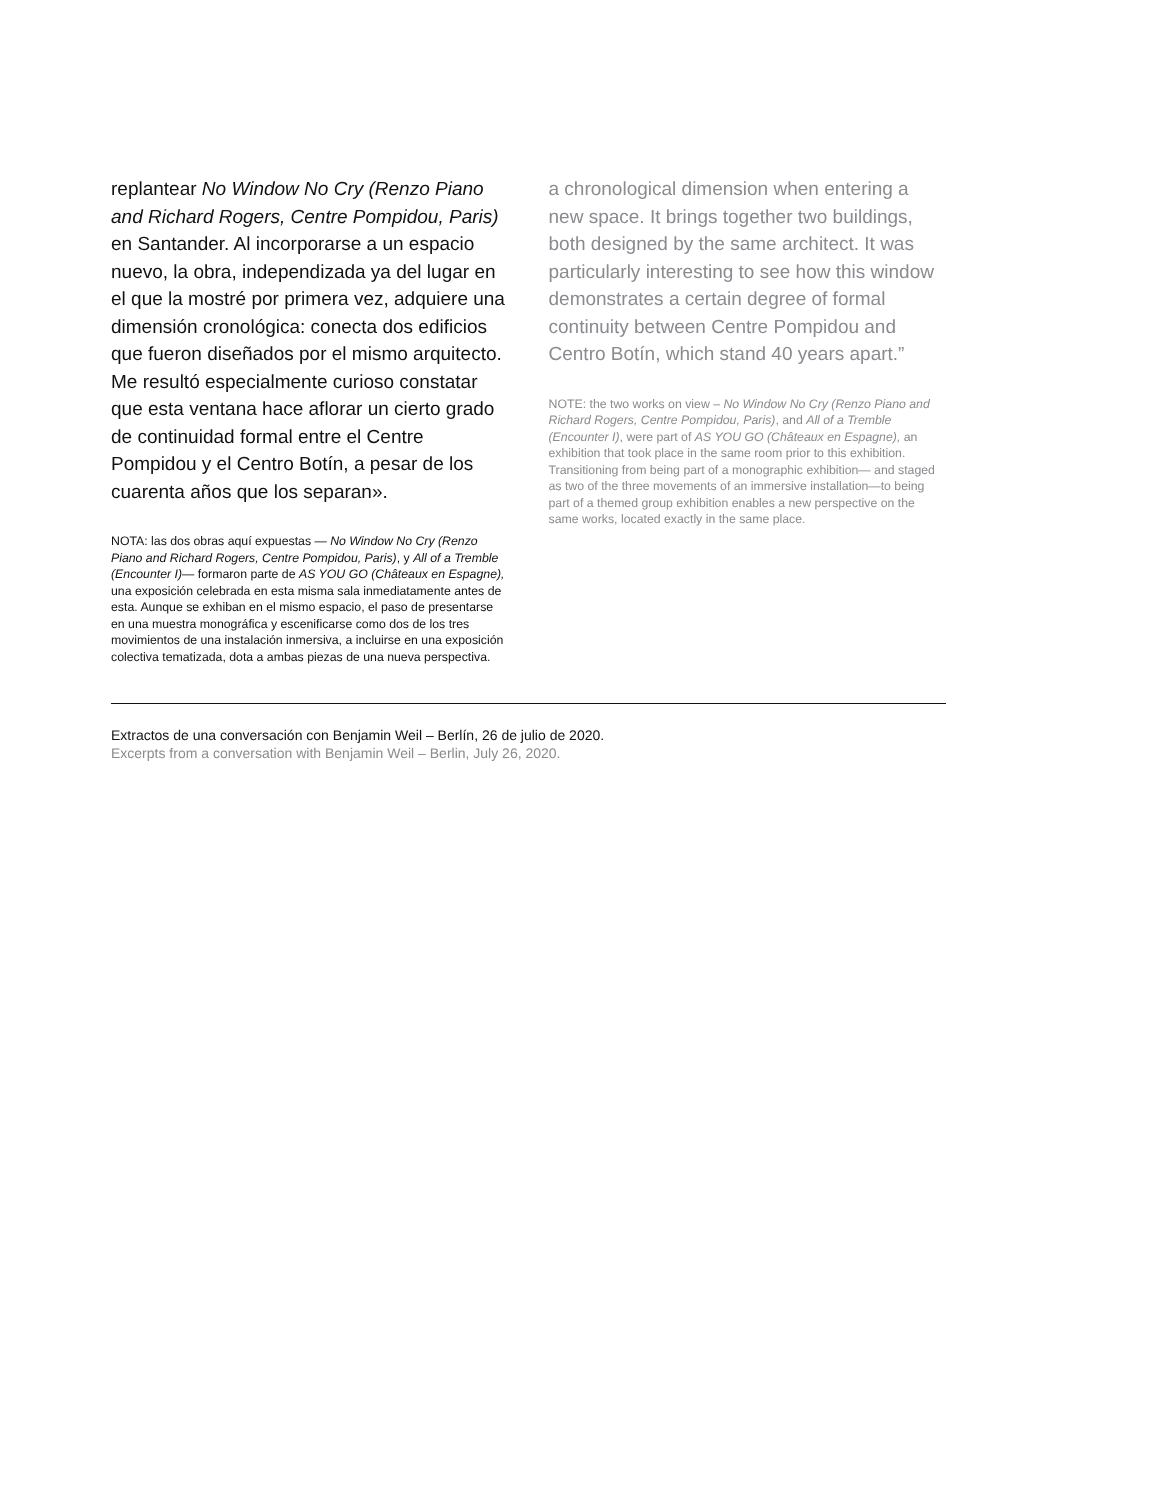replantear No Window No Cry (Renzo Piano and Richard Rogers, Centre Pompidou, Paris) en Santander. Al incorporarse a un espacio nuevo, la obra, independizada ya del lugar en el que la mostré por primera vez, adquiere una dimensión cronológica: conecta dos edificios que fueron diseñados por el mismo arquitecto. Me resultó especialmente curioso constatar que esta ventana hace aflorar un cierto grado de continuidad formal entre el Centre Pompidou y el Centro Botín, a pesar de los cuarenta años que los separan».
NOTA: las dos obras aquí expuestas — No Window No Cry (Renzo Piano and Richard Rogers, Centre Pompidou, Paris), y All of a Tremble (Encounter I)— formaron parte de AS YOU GO (Châteaux en Espagne), una exposición celebrada en esta misma sala inmediatamente antes de esta. Aunque se exhiban en el mismo espacio, el paso de presentarse en una muestra monográfica y escenificarse como dos de los tres movimientos de una instalación inmersiva, a incluirse en una exposición colectiva tematizada, dota a ambas piezas de una nueva perspectiva.
a chronological dimension when entering a new space. It brings together two buildings, both designed by the same architect. It was particularly interesting to see how this window demonstrates a certain degree of formal continuity between Centre Pompidou and Centro Botín, which stand 40 years apart.”
NOTE: the two works on view – No Window No Cry (Renzo Piano and Richard Rogers, Centre Pompidou, Paris), and All of a Tremble (Encounter I), were part of AS YOU GO (Châteaux en Espagne), an exhibition that took place in the same room prior to this exhibition. Transitioning from being part of a monographic exhibition— and staged as two of the three movements of an immersive installation—to being part of a themed group exhibition enables a new perspective on the same works, located exactly in the same place.
Extractos de una conversación con Benjamin Weil – Berlín, 26 de julio de 2020.
Excerpts from a conversation with Benjamin Weil – Berlin, July 26, 2020.